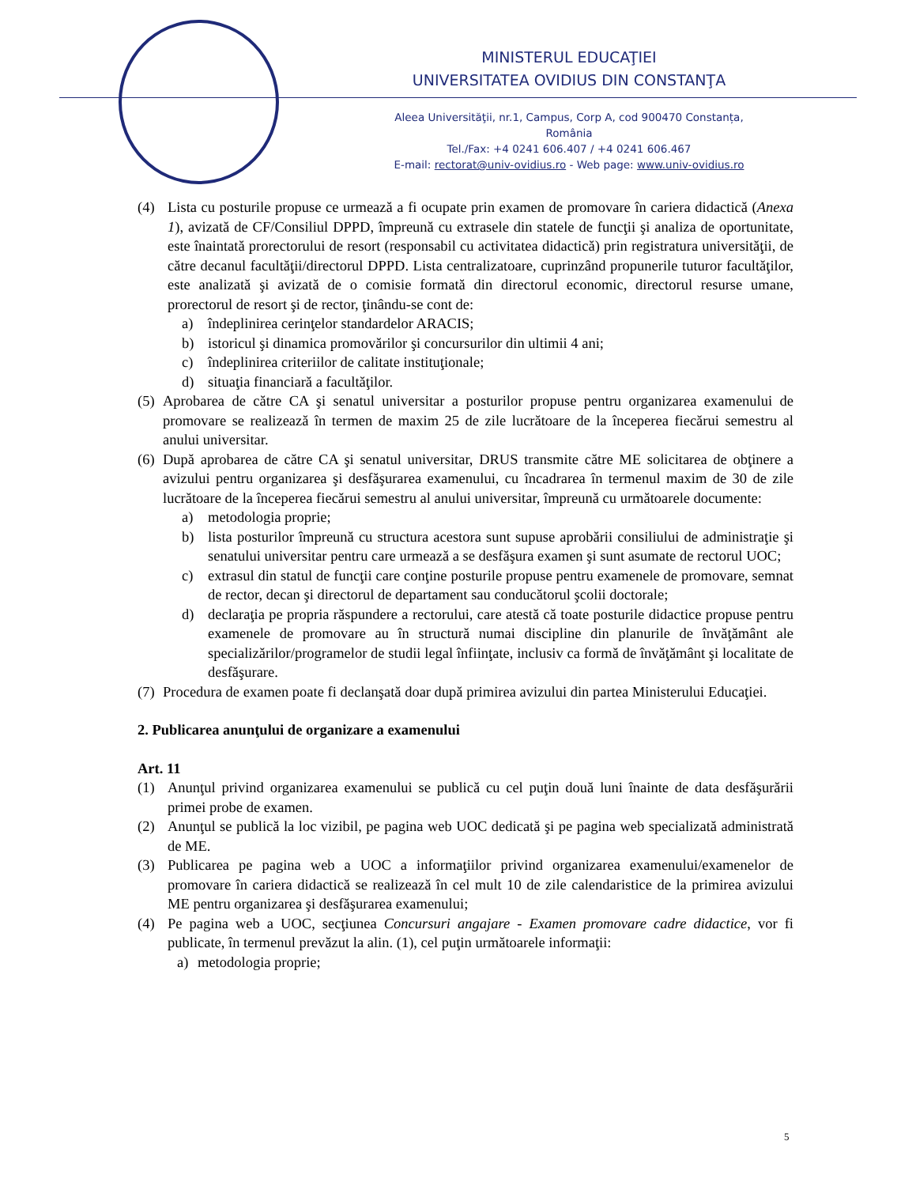MINISTERUL EDUCAŢIEI
UNIVERSITATEA OVIDIUS DIN CONSTANŢA
Aleea Universităţii, nr.1, Campus, Corp A, cod 900470 Constanța, România
Tel./Fax: +4 0241 606.407 / +4 0241 606.467
E-mail: rectorat@univ-ovidius.ro - Web page: www.univ-ovidius.ro
(4) Lista cu posturile propuse ce urmează a fi ocupate prin examen de promovare în cariera didactică (Anexa 1), avizată de CF/Consiliul DPPD, împreună cu extrasele din statele de funcţii şi analiza de oportunitate, este înaintată prorectorului de resort (responsabil cu activitatea didactică) prin registratura universităţii, de către decanul facultăţii/directorul DPPD. Lista centralizatoare, cuprinzând propunerile tuturor facultăţilor, este analizată şi avizată de o comisie formată din directorul economic, directorul resurse umane, prorectorul de resort şi de rector, ţinându-se cont de:
a) îndeplinirea cerinţelor standardelor ARACIS;
b) istoricul şi dinamica promovărilor şi concursurilor din ultimii 4 ani;
c) îndeplinirea criteriilor de calitate instituţionale;
d) situaţia financiară a facultăţilor.
(5)
Aprobarea de către CA şi senatul universitar a posturilor propuse pentru organizarea examenului de promovare se realizează în termen de maxim 25 de zile lucrătoare de la începerea fiecărui semestru al anului universitar.
(6)
După aprobarea de către CA şi senatul universitar, DRUS transmite către ME solicitarea de obţinere a avizului pentru organizarea şi desfăşurarea examenului, cu încadrarea în termenul maxim de 30 de zile lucrătoare de la începerea fiecărui semestru al anului universitar, împreună cu următoarele documente:
a) metodologia proprie;
b) lista posturilor împreună cu structura acestora sunt supuse aprobării consiliului de administraţie şi senatului universitar pentru care urmează a se desfăşura examen şi sunt asumate de rectorul UOC;
c) extrasul din statul de funcţii care conţine posturile propuse pentru examenele de promovare, semnat de rector, decan şi directorul de departament sau conducătorul şcolii doctorale;
d) declaraţia pe propria răspundere a rectorului, care atestă că toate posturile didactice propuse pentru examenele de promovare au în structură numai discipline din planurile de învăţământ ale specializărilor/programelor de studii legal înfiinţate, inclusiv ca formă de învăţământ şi localitate de desfăşurare.
(7)
Procedura de examen poate fi declanşată doar după primirea avizului din partea Ministerului Educaţiei.
2. Publicarea anunţului de organizare a examenului
Art. 11
(1) Anunţul privind organizarea examenului se publică cu cel puţin două luni înainte de data desfăşurării primei probe de examen.
(2) Anunţul se publică la loc vizibil, pe pagina web UOC dedicată şi pe pagina web specializată administrată de ME.
(3) Publicarea pe pagina web a UOC a informaţiilor privind organizarea examenului/examenelor de promovare în cariera didactică se realizează în cel mult 10 de zile calendaristice de la primirea avizului ME pentru organizarea şi desfăşurarea examenului;
(4) Pe pagina web a UOC, secţiunea Concursuri angajare - Examen promovare cadre didactice, vor fi publicate, în termenul prevăzut la alin. (1), cel puţin următoarele informaţii:
a) metodologia proprie;
5